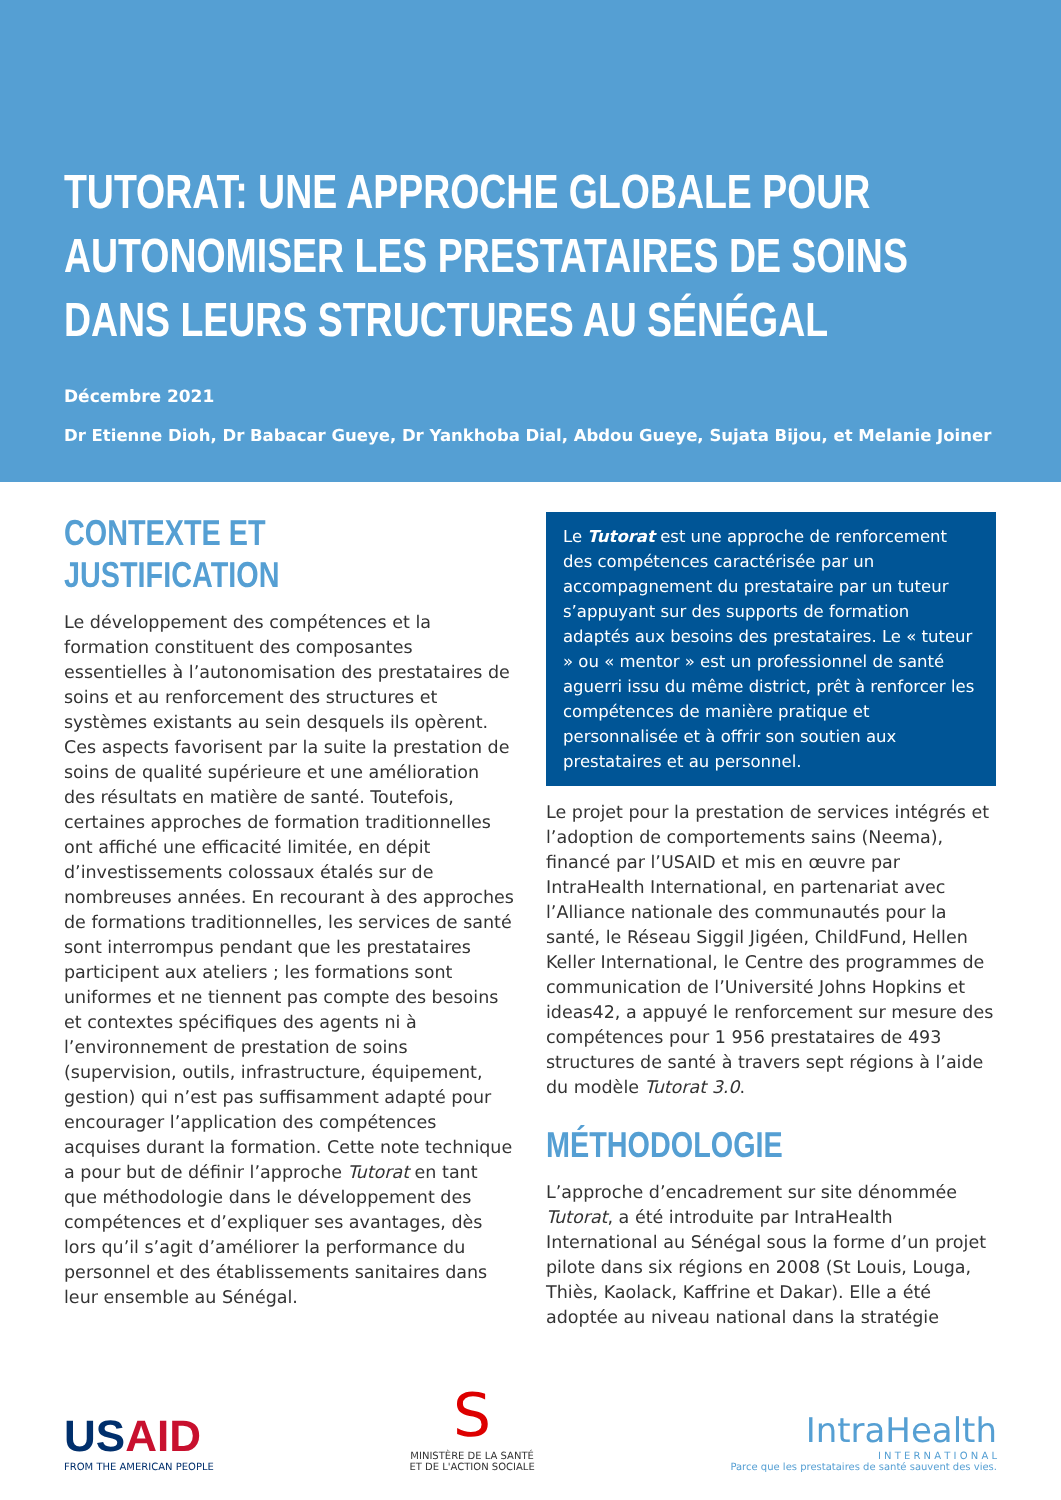TUTORAT: UNE APPROCHE GLOBALE POUR AUTONOMISER LES PRESTATAIRES DE SOINS DANS LEURS STRUCTURES AU SÉNÉGAL
Décembre 2021
Dr Etienne Dioh, Dr Babacar Gueye, Dr Yankhoba Dial, Abdou Gueye, Sujata Bijou, et Melanie Joiner
CONTEXTE ET JUSTIFICATION
Le développement des compétences et la formation constituent des composantes essentielles à l’autonomisation des prestataires de soins et au renforcement des structures et systèmes existants au sein desquels ils opèrent. Ces aspects favorisent par la suite la prestation de soins de qualité supérieure et une amélioration des résultats en matière de santé. Toutefois, certaines approches de formation traditionnelles ont affiché une efficacité limitée, en dépit d’investissements colossaux étalés sur de nombreuses années. En recourant à des approches de formations traditionnelles, les services de santé sont interrompus pendant que les prestataires participent aux ateliers ; les formations sont uniformes et ne tiennent pas compte des besoins et contextes spécifiques des agents ni à l’environnement de prestation de soins (supervision, outils, infrastructure, équipement, gestion) qui n’est pas suffisamment adapté pour encourager l’application des compétences acquises durant la formation. Cette note technique a pour but de définir l’approche Tutorat en tant que méthodologie dans le développement des compétences et d’expliquer ses avantages, dès lors qu’il s’agit d’améliorer la performance du personnel et des établissements sanitaires dans leur ensemble au Sénégal.
Le Tutorat est une approche de renforcement des compétences caractérisée par un accompagnement du prestataire par un tuteur s’appuyant sur des supports de formation adaptés aux besoins des prestataires. Le « tuteur » ou « mentor » est un professionnel de santé aguerri issu du même district, prêt à renforcer les compétences de manière pratique et personnalisée et à offrir son soutien aux prestataires et au personnel.
Le projet pour la prestation de services intégrés et l’adoption de comportements sains (Neema), financé par l’USAID et mis en œuvre par IntraHealth International, en partenariat avec l’Alliance nationale des communautés pour la santé, le Réseau Siggil Jigéen, ChildFund, Hellen Keller International, le Centre des programmes de communication de l’Université Johns Hopkins et ideas42, a appuyé le renforcement sur mesure des compétences pour 1 956 prestataires de 493 structures de santé à travers sept régions à l’aide du modèle Tutorat 3.0.
MÉTHODOLOGIE
L’approche d’encadrement sur site dénommée Tutorat, a été introduite par IntraHealth International au Sénégal sous la forme d’un projet pilote dans six régions en 2008 (St Louis, Louga, Thiès, Kaolack, Kaffrine et Dakar). Elle a été adoptée au niveau national dans la stratégie
USAID
FROM THE AMERICAN PEOPLE
S
MINISTÈRE DE LA SANTÉ
ET DE L'ACTION SOCIALE
IntraHealth
I N T E R N A T I O N A L
Parce que les prestataires de santé sauvent des vies.